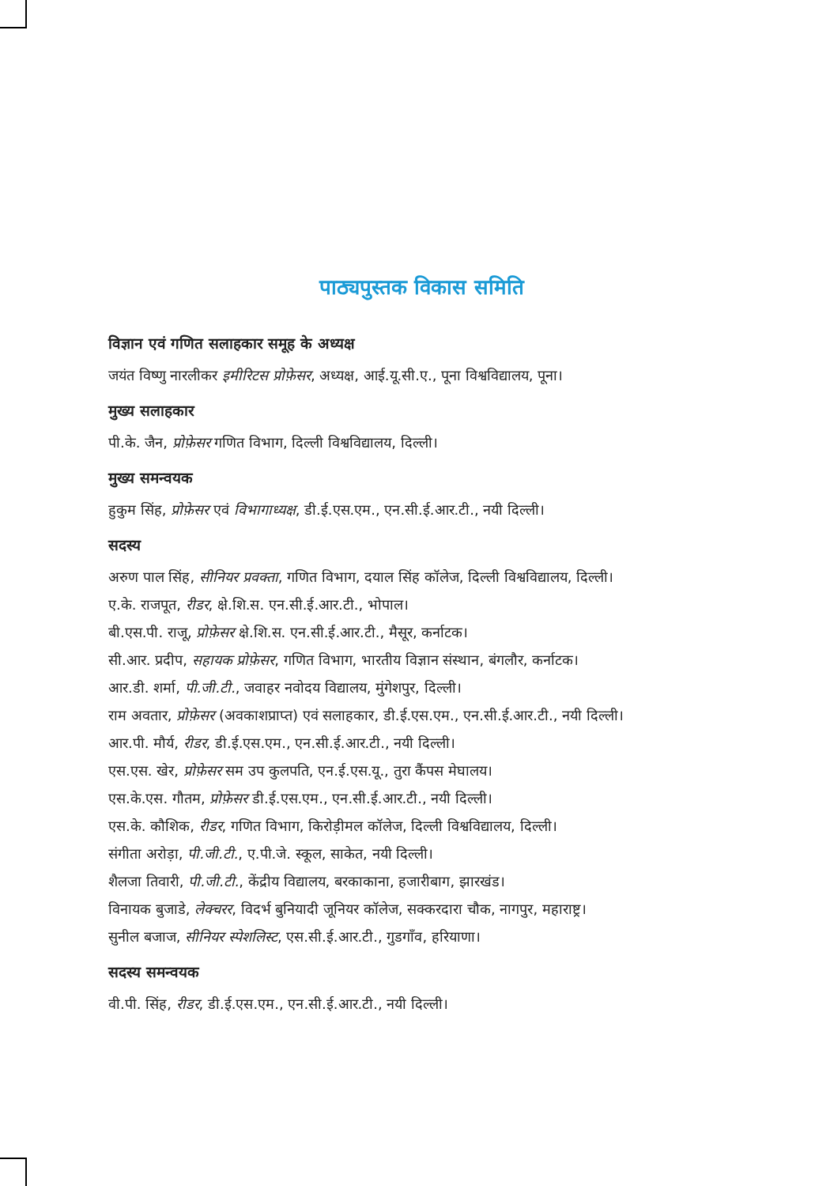पाठ्यपुस्तक विकास समिति
विज्ञान एवं गणित सलाहकार समूह के अध्यक्ष
जयंत विष्णु नारलीकर इमीरिटस प्रोफ़ेसर, अध्यक्ष, आई.यू.सी.ए., पूना विश्वविद्यालय, पूना।
मुख्य सलाहकार
पी.के. जैन, प्रोफ़ेसर गणित विभाग, दिल्ली विश्वविद्यालय, दिल्ली।
मुख्य समन्वयक
हुकुम सिंह, प्रोफ़ेसर एवं विभागाध्यक्ष, डी.ई.एस.एम., एन.सी.ई.आर.टी., नयी दिल्ली।
सदस्य
अरुण पाल सिंह, सीनियर प्रवक्ता, गणित विभाग, दयाल सिंह कॉलेज, दिल्ली विश्वविद्यालय, दिल्ली।
ए.के. राजपूत, रीडर, क्षे.शि.स. एन.सी.ई.आर.टी., भोपाल।
बी.एस.पी. राजू, प्रोफ़ेसर क्षे.शि.स. एन.सी.ई.आर.टी., मैसूर, कर्नाटक।
सी.आर. प्रदीप, सहायक प्रोफ़ेसर, गणित विभाग, भारतीय विज्ञान संस्थान, बंगलौर, कर्नाटक।
आर.डी. शर्मा, पी.जी.टी., जवाहर नवोदय विद्यालय, मुंगेशपुर, दिल्ली।
राम अवतार, प्रोफ़ेसर (अवकाशप्राप्त) एवं सलाहकार, डी.ई.एस.एम., एन.सी.ई.आर.टी., नयी दिल्ली।
आर.पी. मौर्य, रीडर, डी.ई.एस.एम., एन.सी.ई.आर.टी., नयी दिल्ली।
एस.एस. खेर, प्रोफ़ेसर सम उप कुलपति, एन.ई.एस.यू., तुरा कैंपस मेघालय।
एस.के.एस. गौतम, प्रोफ़ेसर डी.ई.एस.एम., एन.सी.ई.आर.टी., नयी दिल्ली।
एस.के. कौशिक, रीडर, गणित विभाग, किरोड़ीमल कॉलेज, दिल्ली विश्वविद्यालय, दिल्ली।
संगीता अरोड़ा, पी.जी.टी., ए.पी.जे. स्कूल, साकेत, नयी दिल्ली।
शैलजा तिवारी, पी.जी.टी., केंद्रीय विद्यालय, बरकाकाना, हजारीबाग, झारखंड।
विनायक बुजाडे, लेक्चरर, विदर्भ बुनियादी जूनियर कॉलेज, सक्करदारा चौक, नागपुर, महाराष्ट्र।
सुनील बजाज, सीनियर स्पेशलिस्ट, एस.सी.ई.आर.टी., गुडगाँव, हरियाणा।
सदस्य समन्वयक
वी.पी. सिंह, रीडर, डी.ई.एस.एम., एन.सी.ई.आर.टी., नयी दिल्ली।